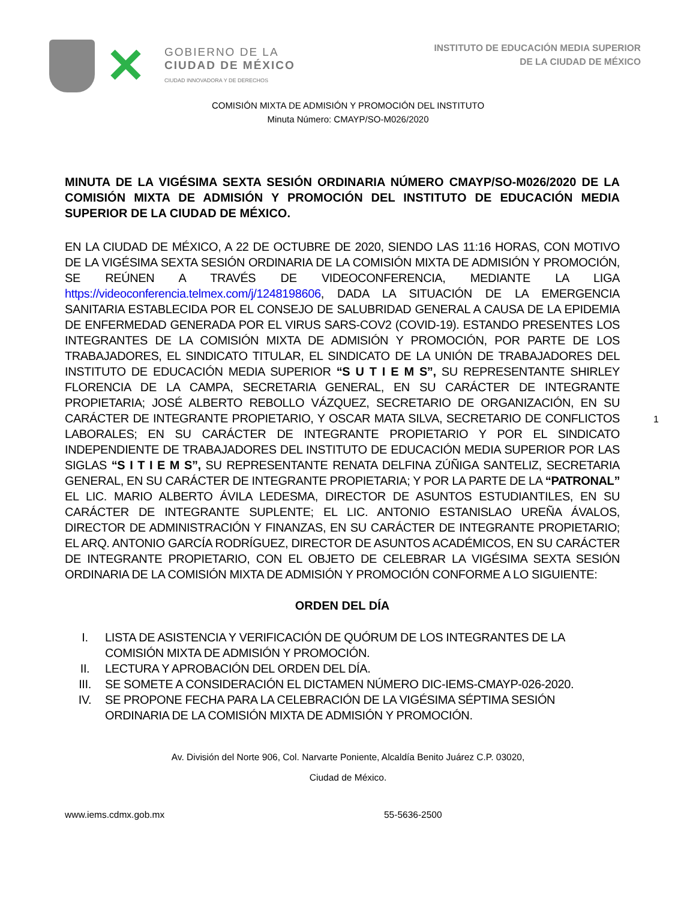✕
GOBIERNO DE LA
CIUDAD DE MÉXICO
CIUDAD INNOVADORA Y DE DERECHOS
INSTITUTO DE EDUCACIÓN MEDIA SUPERIOR
DE LA CIUDAD DE MÉXICO
COMISIÓN MIXTA DE ADMISIÓN Y PROMOCIÓN DEL INSTITUTO
Minuta Número: CMAYP/SO-M026/2020
MINUTA DE LA VIGÉSIMA SEXTA SESIÓN ORDINARIA NÚMERO CMAYP/SO-M026/2020 DE LA COMISIÓN MIXTA DE ADMISIÓN Y PROMOCIÓN DEL INSTITUTO DE EDUCACIÓN MEDIA SUPERIOR DE LA CIUDAD DE MÉXICO.
EN LA CIUDAD DE MÉXICO, A 22 DE OCTUBRE DE 2020, SIENDO LAS 11:16 HORAS, CON MOTIVO DE LA VIGÉSIMA SEXTA SESIÓN ORDINARIA DE LA COMISIÓN MIXTA DE ADMISIÓN Y PROMOCIÓN, SE REÚNEN A TRAVÉS DE VIDEOCONFERENCIA, MEDIANTE LA LIGA https://videoconferencia.telmex.com/j/1248198606, DADA LA SITUACIÓN DE LA EMERGENCIA SANITARIA ESTABLECIDA POR EL CONSEJO DE SALUBRIDAD GENERAL A CAUSA DE LA EPIDEMIA DE ENFERMEDAD GENERADA POR EL VIRUS SARS-COV2 (COVID-19). ESTANDO PRESENTES LOS INTEGRANTES DE LA COMISIÓN MIXTA DE ADMISIÓN Y PROMOCIÓN, POR PARTE DE LOS TRABAJADORES, EL SINDICATO TITULAR, EL SINDICATO DE LA UNIÓN DE TRABAJADORES DEL INSTITUTO DE EDUCACIÓN MEDIA SUPERIOR “S U T I E M S”, SU REPRESENTANTE SHIRLEY FLORENCIA DE LA CAMPA, SECRETARIA GENERAL, EN SU CARÁCTER DE INTEGRANTE PROPIETARIA; JOSÉ ALBERTO REBOLLO VÁZQUEZ, SECRETARIO DE ORGANIZACIÓN, EN SU CARÁCTER DE INTEGRANTE PROPIETARIO, Y OSCAR MATA SILVA, SECRETARIO DE CONFLICTOS LABORALES; EN SU CARÁCTER DE INTEGRANTE PROPIETARIO Y POR EL SINDICATO INDEPENDIENTE DE TRABAJADORES DEL INSTITUTO DE EDUCACIÓN MEDIA SUPERIOR POR LAS SIGLAS “S I T I E M S”, SU REPRESENTANTE RENATA DELFINA ZÚÑIGA SANTELIZ, SECRETARIA GENERAL, EN SU CARÁCTER DE INTEGRANTE PROPIETARIA; Y POR LA PARTE DE LA “PATRONAL” EL LIC. MARIO ALBERTO ÁVILA LEDESMA, DIRECTOR DE ASUNTOS ESTUDIANTILES, EN SU CARÁCTER DE INTEGRANTE SUPLENTE; EL LIC. ANTONIO ESTANISLAO UREÑA ÁVALOS, DIRECTOR DE ADMINISTRACIÓN Y FINANZAS, EN SU CARÁCTER DE INTEGRANTE PROPIETARIO; EL ARQ. ANTONIO GARCÍA RODRÍGUEZ, DIRECTOR DE ASUNTOS ACADÉMICOS, EN SU CARÁCTER DE INTEGRANTE PROPIETARIO, CON EL OBJETO DE CELEBRAR LA VIGÉSIMA SEXTA SESIÓN ORDINARIA DE LA COMISIÓN MIXTA DE ADMISIÓN Y PROMOCIÓN CONFORME A LO SIGUIENTE:
ORDEN DEL DÍA
I. LISTA DE ASISTENCIA Y VERIFICACIÓN DE QUÓRUM DE LOS INTEGRANTES DE LA COMISIÓN MIXTA DE ADMISIÓN Y PROMOCIÓN.
II. LECTURA Y APROBACIÓN DEL ORDEN DEL DÍA.
III. SE SOMETE A CONSIDERACIÓN EL DICTAMEN NÚMERO DIC-IEMS-CMAYP-026-2020.
IV. SE PROPONE FECHA PARA LA CELEBRACIÓN DE LA VIGÉSIMA SÉPTIMA SESIÓN ORDINARIA DE LA COMISIÓN MIXTA DE ADMISIÓN Y PROMOCIÓN.
1
Av. División del Norte 906, Col. Narvarte Poniente, Alcaldía Benito Juárez C.P. 03020,
Ciudad de México.
www.iems.cdmx.gob.mx 55-5636-2500